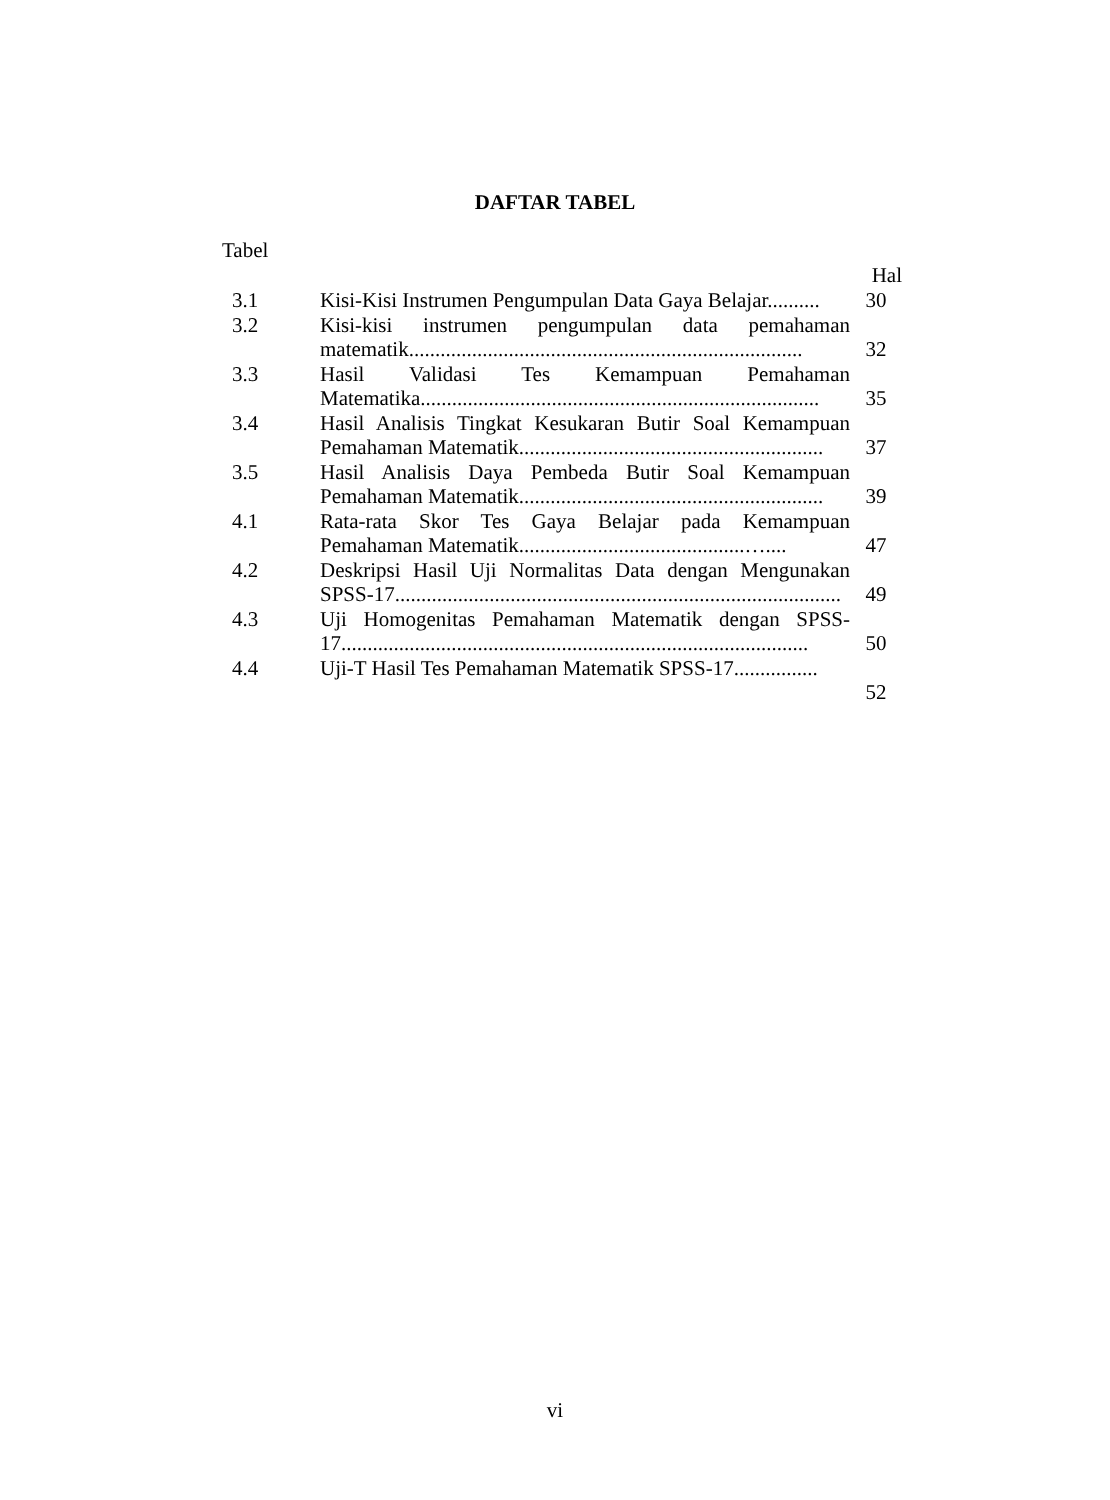DAFTAR TABEL
Tabel
Hal
| 3.1 | Kisi-Kisi Instrumen Pengumpulan Data Gaya Belajar.......... | 30 |
| 3.2 | Kisi-kisi instrumen pengumpulan data pemahaman matematik........................................................................... | 32 |
| 3.3 | Hasil Validasi Tes Kemampuan Pemahaman Matematika............................................................................ | 35 |
| 3.4 | Hasil Analisis Tingkat Kesukaran Butir Soal Kemampuan Pemahaman Matematik.......................................................... | 37 |
| 3.5 | Hasil Analisis Daya Pembeda Butir Soal Kemampuan Pemahaman Matematik.......................................................... | 39 |
| 4.1 | Rata-rata Skor Tes Gaya Belajar pada Kemampuan Pemahaman Matematik...........................................….... | 47 |
| 4.2 | Deskripsi Hasil Uji Normalitas Data dengan Mengunakan SPSS-17..................................................................................... | 49 |
| 4.3 | Uji Homogenitas Pemahaman Matematik dengan SPSS-17......................................................................................... | 50 |
| 4.4 | Uji-T Hasil Tes Pemahaman Matematik SPSS-17................ | 52 |
vi